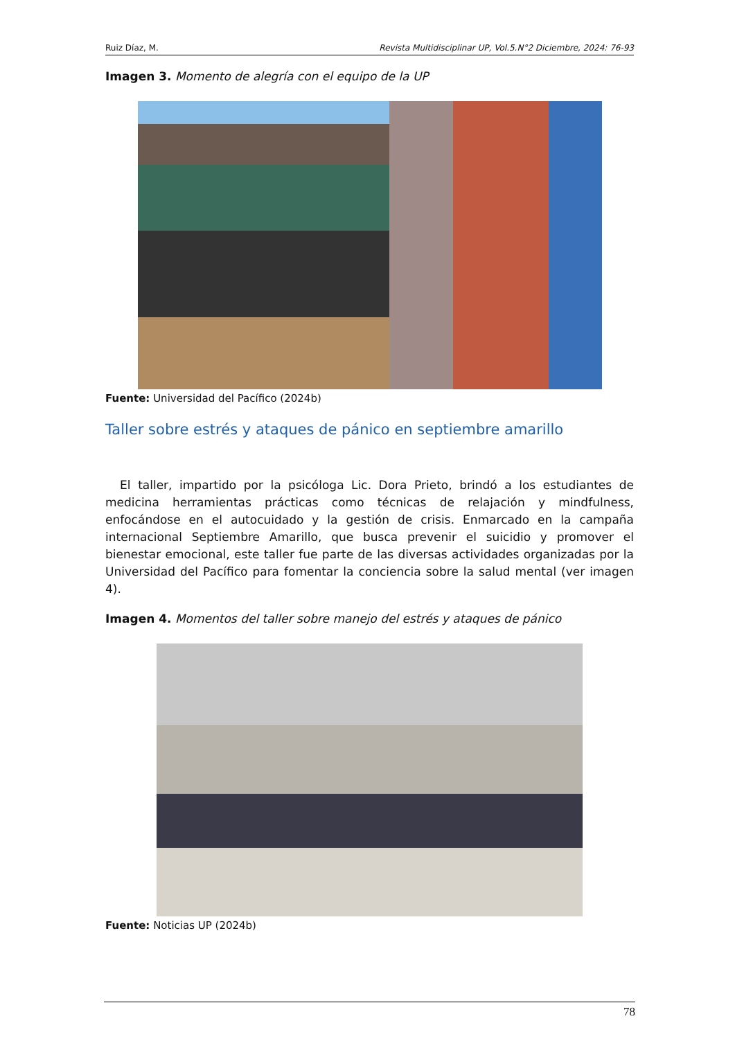Ruiz Díaz, M. Revista Multidisciplinar UP, Vol.5.N°2 Diciembre, 2024: 76-93
Imagen 3. Momento de alegría con el equipo de la UP
Fuente: Universidad del Pacífico (2024b)
Taller sobre estrés y ataques de pánico en septiembre amarillo
El taller, impartido por la psicóloga Lic. Dora Prieto, brindó a los estudiantes de medicina herramientas prácticas como técnicas de relajación y mindfulness, enfocándose en el autocuidado y la gestión de crisis. Enmarcado en la campaña internacional Septiembre Amarillo, que busca prevenir el suicidio y promover el bienestar emocional, este taller fue parte de las diversas actividades organizadas por la Universidad del Pacífico para fomentar la conciencia sobre la salud mental (ver imagen 4).
Imagen 4. Momentos del taller sobre manejo del estrés y ataques de pánico
Fuente: Noticias UP (2024b)
78